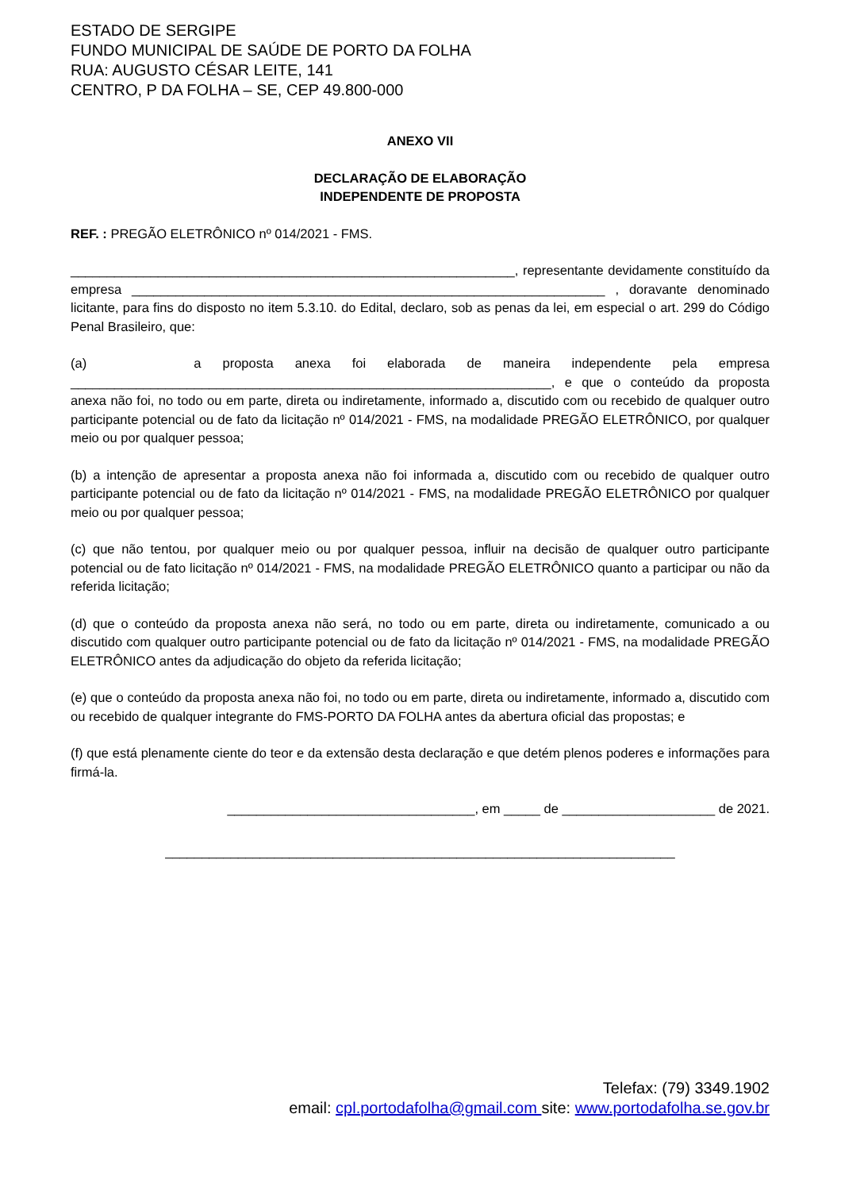ESTADO DE SERGIPE
FUNDO MUNICIPAL DE SAÚDE DE PORTO DA FOLHA
RUA: AUGUSTO CÉSAR LEITE, 141
CENTRO, P DA FOLHA – SE, CEP 49.800-000
ANEXO VII
DECLARAÇÃO DE ELABORAÇÃO
INDEPENDENTE DE PROPOSTA
REF. : PREGÃO ELETRÔNICO nº 014/2021 - FMS.
_____________________________________________________________, representante devidamente constituído da empresa _________________________________________________________________ , doravante denominado licitante, para fins do disposto no item 5.3.10. do Edital, declaro, sob as penas da lei, em especial o art. 299 do Código Penal Brasileiro, que:
(a) a proposta anexa foi elaborada de maneira independente pela empresa __________________________________________________________________, e que o conteúdo da proposta anexa não foi, no todo ou em parte, direta ou indiretamente, informado a, discutido com ou recebido de qualquer outro participante potencial ou de fato da licitação nº 014/2021 - FMS, na modalidade PREGÃO ELETRÔNICO, por qualquer meio ou por qualquer pessoa;
(b) a intenção de apresentar a proposta anexa não foi informada a, discutido com ou recebido de qualquer outro participante potencial ou de fato da licitação nº 014/2021 - FMS, na modalidade PREGÃO ELETRÔNICO por qualquer meio ou por qualquer pessoa;
(c) que não tentou, por qualquer meio ou por qualquer pessoa, influir na decisão de qualquer outro participante potencial ou de fato licitação nº 014/2021 - FMS, na modalidade PREGÃO ELETRÔNICO quanto a participar ou não da referida licitação;
(d) que o conteúdo da proposta anexa não será, no todo ou em parte, direta ou indiretamente, comunicado a ou discutido com qualquer outro participante potencial ou de fato da licitação nº 014/2021 - FMS, na modalidade PREGÃO ELETRÔNICO antes da adjudicação do objeto da referida licitação;
(e) que o conteúdo da proposta anexa não foi, no todo ou em parte, direta ou indiretamente, informado a, discutido com ou recebido de qualquer integrante do FMS-PORTO DA FOLHA antes da abertura oficial das propostas; e
(f) que está plenamente ciente do teor e da extensão desta declaração e que detém plenos poderes e informações para firmá-la.
__________________________________, em _____ de _____________________ de 2021.
______________________________________________________________________
Telefax: (79) 3349.1902
email: cpl.portodafolha@gmail.com site: www.portodafolha.se.gov.br